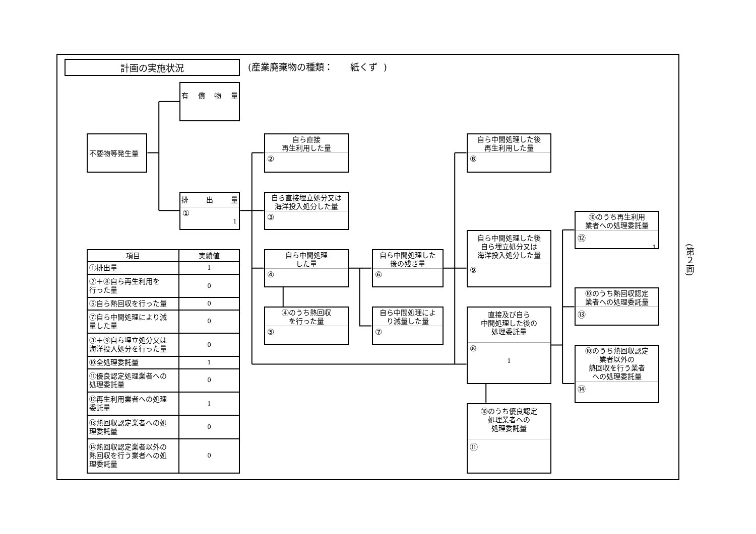計画の実施状況
(産業廃棄物の種類： 紙くず )
不要物等発生量
有 償 物 量
排 出 量
①
1
自ら直接
再生利用した量
②
自ら直接埋立処分又は
海洋投入処分した量
③
自ら中間処理
した量
④
④のうち熱回収
を行った量
⑤
自ら中間処理した
後の残さ量
⑥
自ら中間処理によ
り減量した量
⑦
自ら中間処理した後
再生利用した量
⑧
自ら中間処理した後
自ら埋立処分又は
海洋投入処分した量
⑨
直接及び自ら
中間処理した後の
処理委託量
⑩
1
⑩のうち優良認定
処理業者への
処理委託量
⑪
⑩のうち再生利用
業者への処理委託量
⑫
1
⑩のうち熱回収認定
業者への処理委託量
⑬
⑩のうち熱回収認定
業者以外の
熱回収を行う業者
への処理委託量
⑭
| 項目 | 実績値 |
| --- | --- |
| ①排出量 | 1 |
| ②＋⑧自ら再生利用を 行った量 | 0 |
| ⑤自ら熱回収を行った量 | 0 |
| ⑦自ら中間処理により減 量した量 | 0 |
| ③＋⑨自ら埋立処分又は 海洋投入処分を行った量 | 0 |
| ⑩全処理委託量 | 1 |
| ⑪優良認定処理業者への 処理委託量 | 0 |
| ⑫再生利用業者への処理 委託量 | 1 |
| ⑬熱回収認定業者への処 理委託量 | 0 |
| ⑭熱回収認定業者以外の 熱回収を行う業者への処 理委託量 | 0 |
(第２面)